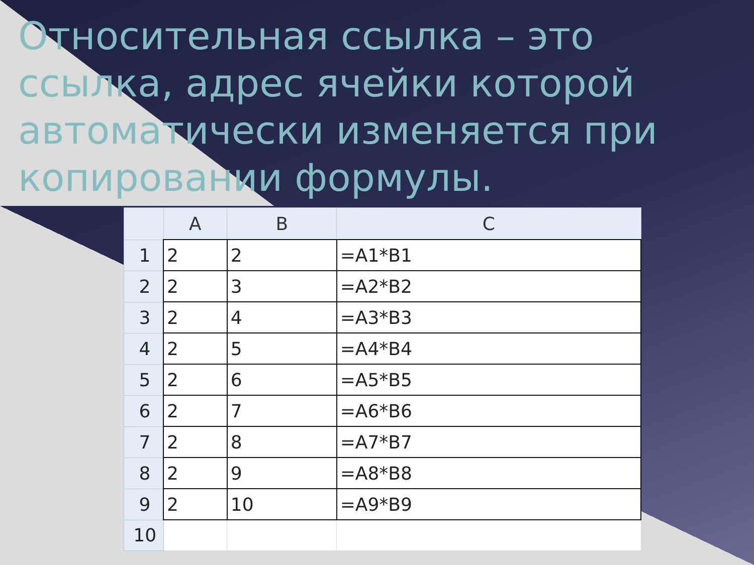Относительная ссылка – это ссылка, адрес ячейки которой автоматически изменяется при копировании формулы.
| | A | B | C |
| --- | --- | --- | --- |
| 1 | 2 | 2 | =A1*B1 |
| 2 | 2 | 3 | =A2*B2 |
| 3 | 2 | 4 | =A3*B3 |
| 4 | 2 | 5 | =A4*B4 |
| 5 | 2 | 6 | =A5*B5 |
| 6 | 2 | 7 | =A6*B6 |
| 7 | 2 | 8 | =A7*B7 |
| 8 | 2 | 9 | =A8*B8 |
| 9 | 2 | 10 | =A9*B9 |
| 10 | | | |